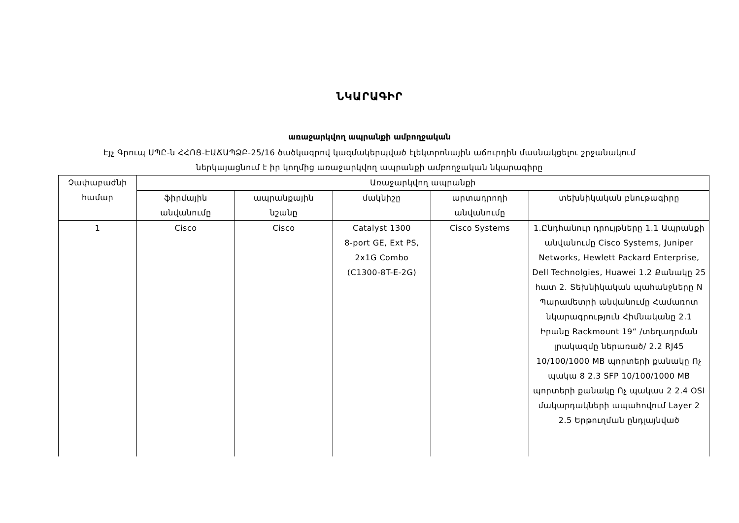ՆԿԱՐԱԳԻՐ
առաջարկվող ապրանքի ամբողջական
Էյչ Գրուպ ՍՊԸ-ն ՀՀՈՑ-ԷԱՃԱՊՁԲ-25/16 ծածկագրով կազմակերպված էլեկտրոնային աճուրդին մասնակցելու շրջանակում
ներկայացնում է իր կողմից առաջարկվող ապրանքի ամբողջական նկարագիրը
| Չափաբաժնի համար | Առաջարկվող ապրանքի | | | | |
| --- | --- | --- | --- | --- | --- |
| | ֆիրմային անվանումը | ապրանքային նշանը | մակնիշը | արտադրողի անվանումը | տեխնիկական բնութագիրը |
| 1 | Cisco | Cisco | Catalyst 1300 8-port GE, Ext PS, 2x1G Combo (C1300-8T-E-2G) | Cisco Systems | 1.Ընդհանուր դրույթները 1.1 Ապրանքի անվանումը Cisco Systems, Juniper Networks, Hewlett Packard Enterprise, Dell Technolgies, Huawei 1.2 Քանակը 25 հատ 2. Տեխնիկական պահանջները N Պարամետրի անվանումը Համառոտ նկարագրություն Հիմնականը 2.1 Իրանը Rackmount 19“ /տեղադրման լրակազմը ներառած/ 2.2 RJ45 10/100/1000 MB պորտերի քանակը Ոչ պակա 8 2.3 SFP 10/100/1000 MB պորտերի քանակը Ոչ պակաս 2 2.4 OSI մակարդակների ապահովում Layer 2 2.5 Երթուղման ընդլայնված |